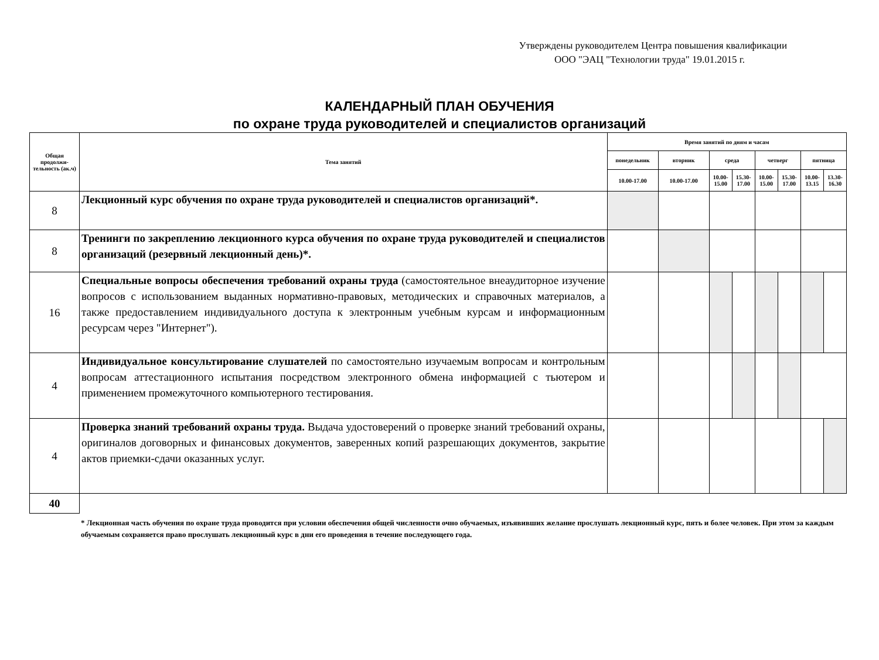Утверждены руководителем Центра повышения квалификации
ООО "ЭАЦ "Технологии труда" 19.01.2015 г.
КАЛЕНДАРНЫЙ ПЛАН ОБУЧЕНИЯ
по охране труда руководителей и специалистов организаций
| Общая продолжи-тельность (ак.ч) | Тема занятий | Время занятий по дням и часам | | | | | | | |
| --- | --- | --- | --- | --- | --- | --- | --- | --- | --- |
| | | понедельник | вторник | среда | | четверг | | пятница | |
| | | 10.00-17.00 | 10.00-17.00 | 10.00-15.00 | 15.30-17.00 | 10.00-15.00 | 15.30-17.00 | 10.00-13.15 | 13.30-16.30 |
| 8 | Лекционный курс обучения по охране труда руководителей и специалистов организаций*. | | | | | | | | |
| 8 | Тренинги по закреплению лекционного курса обучения по охране труда руководителей и специалистов организаций (резервный лекционный день)*. | | | | | | | | |
| 16 | Специальные вопросы обеспечения требований охраны труда (самостоятельное внеаудиторное изучение вопросов с использованием выданных нормативно-правовых, методических и справочных материалов, а также предоставлением индивидуального доступа к электронным учебным курсам и информационным ресурсам через "Интернет"). | | | | | | | | |
| 4 | Индивидуальное консультирование слушателей по самостоятельно изучаемым вопросам и контрольным вопросам аттестационного испытания посредством электронного обмена информацией с тьютером и применением промежуточного компьютерного тестирования. | | | | | | | | |
| 4 | Проверка знаний требований охраны труда. Выдача удостоверений о проверке знаний требований охраны, оригиналов договорных и финансовых документов, заверенных копий разрешающих документов, закрытие актов приемки-сдачи оказанных услуг. | | | | | | | | |
| 40 | | | | | | | | | |
* Лекционная часть обучения по охране труда проводится при условии обеспечения общей численности очно обучаемых, изъявивших желание прослушать лекционный курс, пять и более человек. При этом за каждым обучаемым сохраняется право прослушать лекционный курс в дни его проведения в течение последующего года.